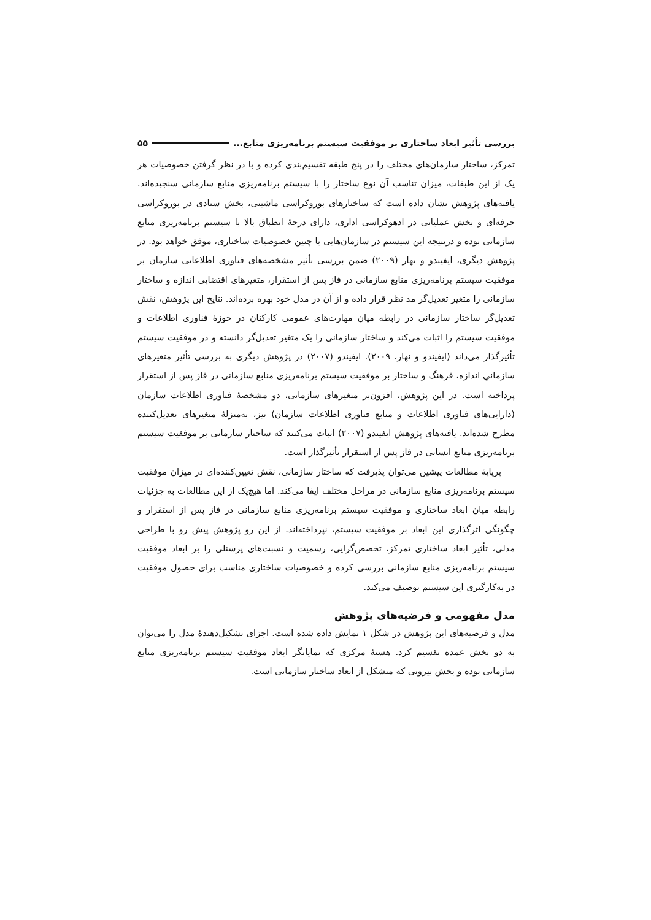بررسی تأثیر ابعاد ساختاری بر موفقیت سیستم برنامه‌ریزی منابع... ۵۵
تمرکز، ساختار سازمان‌های مختلف را در پنج طبقه تقسیم‌بندی کرده و با در نظر گرفتن خصوصیات هر یک از این طبقات، میزان تناسب آن نوع ساختار را با سیستم برنامه‌ریزی منابع سازمانی سنجیده‌اند. یافته‌های پژوهش نشان داده است که ساختارهای بوروکراسی ماشینی، بخش ستادی در بوروکراسی حرفه‌ای و بخش عملیاتی در ادهوکراسی اداری، دارای درجهٔ انطباق بالا با سیستم برنامه‌ریزی منابع سازمانی بوده و درنتیجه این سیستم در سازمان‌هایی با چنین خصوصیات ساختاری، موفق خواهد بود. در پژوهش دیگری، ایفیندو و نهار (۲۰۰۹) ضمن بررسی تأثیر مشخصه‌های فناوری اطلاعاتی سازمان بر موفقیت سیستم برنامه‌ریزی منابع سازمانی در فاز پس از استقرار، متغیرهای اقتضایی اندازه و ساختار سازمانی را متغیر تعدیل‌گر مد نظر قرار داده و از آن در مدل خود بهره برده‌اند. نتایج این پژوهش، نقش تعدیل‌گر ساختار سازمانی در رابطه میان مهارت‌های عمومی کارکنان در حوزهٔ فناوری اطلاعات و موفقیت سیستم را اثبات می‌کند و ساختار سازمانی را یک متغیر تعدیل‌گر دانسته و در موفقیت سیستم تأثیرگذار می‌داند (ایفیندو و نهار، ۲۰۰۹). ایفیندو (۲۰۰۷) در پژوهش دیگری به بررسی تأثیر متغیرهای سازمانیِ اندازه، فرهنگ و ساختار بر موفقیت سیستم برنامه‌ریزی منابع سازمانی در فاز پس از استقرار پرداخته است. در این پژوهش، افزون‌بر متغیرهای سازمانی، دو مشخصهٔ فناوری اطلاعات سازمان (دارایی‌های فناوری اطلاعات و منابع فناوری اطلاعات سازمان) نیز، به‌منزلهٔ متغیرهای تعدیل‌کننده مطرح شده‌اند. یافته‌های پژوهش ایفیندو (۲۰۰۷) اثبات می‌کنند که ساختار سازمانی بر موفقیت سیستم برنامه‌ریزی منابع انسانی در فاز پس از استقرار تأثیرگذار است.
برپایهٔ مطالعات پیشین می‌توان پذیرفت که ساختار سازمانی، نقش تعیین‌کننده‌ای در میزان موفقیت سیستم برنامه‌ریزی منابع سازمانی در مراحل مختلف ایفا می‌کند. اما هیچ‌یک از این مطالعات به جزئیات رابطه میان ابعاد ساختاری و موفقیت سیستم برنامه‌ریزی منابع سازمانی در فاز پس از استقرار و چگونگی اثرگذاری این ابعاد بر موفقیت سیستم، نپرداخته‌اند. از این رو پژوهش پیش رو با طراحی مدلی، تأثیر ابعاد ساختاری تمرکز، تخصص‌گرایی، رسمیت و نسبت‌های پرسنلی را بر ابعاد موفقیت سیستم برنامه‌ریزی منابع سازمانی بررسی کرده و خصوصیات ساختاری مناسب برای حصول موفقیت در به‌کارگیری این سیستم توصیف می‌کند.
مدل مفهومی و فرضیه‌های پژوهش
مدل و فرضیه‌های این پژوهش در شکل ۱ نمایش داده شده است. اجزای تشکیل‌دهندهٔ مدل را می‌توان به دو بخش عمده تقسیم کرد. هستهٔ مرکزی که نمایانگر ابعاد موفقیت سیستم برنامه‌ریزی منابع سازمانی بوده و بخش بیرونی که متشکل از ابعاد ساختار سازمانی است.